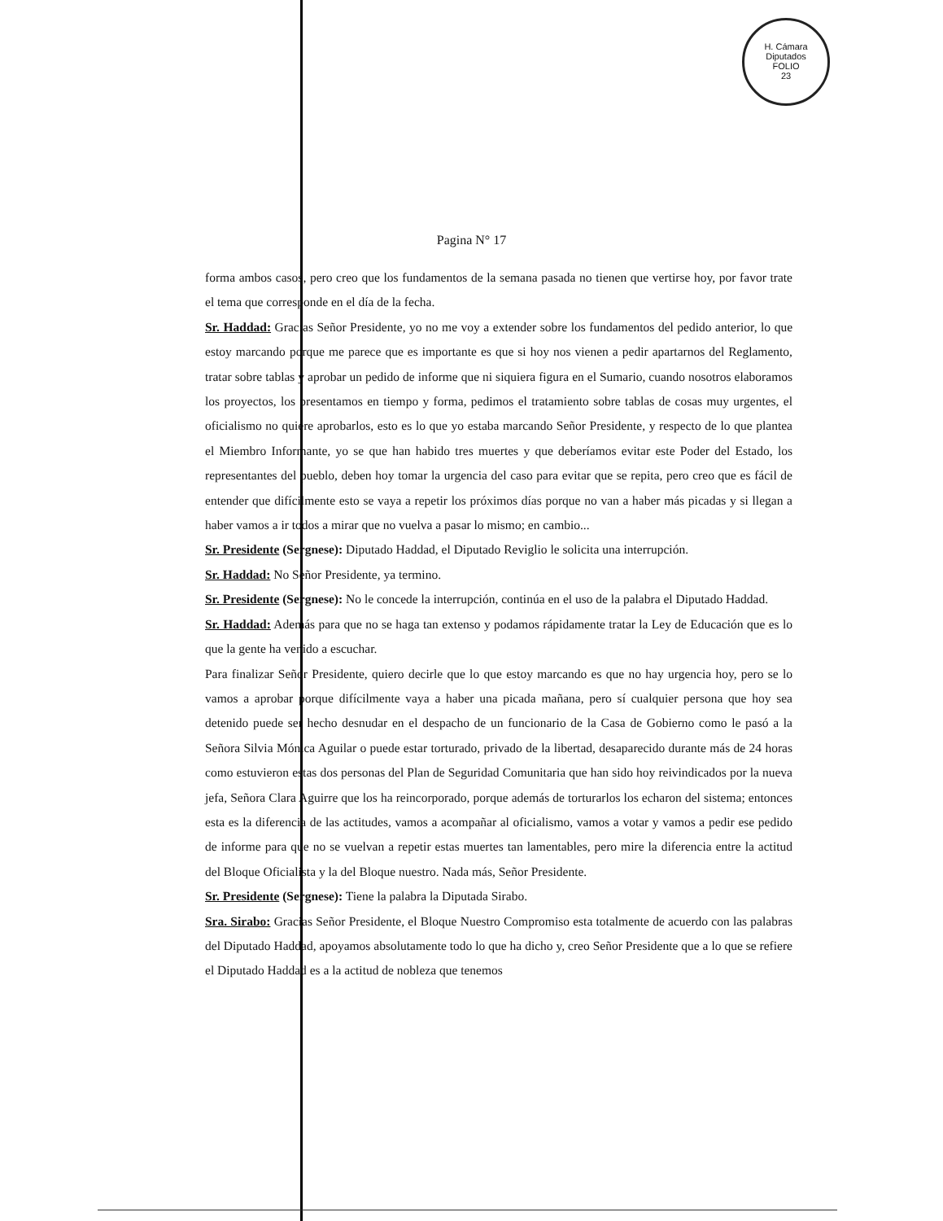H. Cámara Diputados
FOLIO
23
Pagina N° 17
forma ambos casos, pero creo que los fundamentos de la semana pasada no tienen que vertirse hoy, por favor trate el tema que corresponde en el día de la fecha.
Sr. Haddad: Gracias Señor Presidente, yo no me voy a extender sobre los fundamentos del pedido anterior, lo que estoy marcando porque me parece que es importante es que si hoy nos vienen a pedir apartarnos del Reglamento, tratar sobre tablas y aprobar un pedido de informe que ni siquiera figura en el Sumario, cuando nosotros elaboramos los proyectos, los presentamos en tiempo y forma, pedimos el tratamiento sobre tablas de cosas muy urgentes, el oficialismo no quiere aprobarlos, esto es lo que yo estaba marcando Señor Presidente, y respecto de lo que plantea el Miembro Informante, yo se que han habido tres muertes y que deberíamos evitar este Poder del Estado, los representantes del pueblo, deben hoy tomar la urgencia del caso para evitar que se repita, pero creo que es fácil de entender que difícilmente esto se vaya a repetir los próximos días porque no van a haber más picadas y si llegan a haber vamos a ir todos a mirar que no vuelva a pasar lo mismo; en cambio...
Sr. Presidente (Sergnese): Diputado Haddad, el Diputado Reviglio le solicita una interrupción.
Sr. Haddad: No Señor Presidente, ya termino.
Sr. Presidente (Sergnese): No le concede la interrupción, continúa en el uso de la palabra el Diputado Haddad.
Sr. Haddad: Además para que no se haga tan extenso y podamos rápidamente tratar la Ley de Educación que es lo que la gente ha venido a escuchar.
Para finalizar Señor Presidente, quiero decirle que lo que estoy marcando es que no hay urgencia hoy, pero se lo vamos a aprobar porque difícilmente vaya a haber una picada mañana, pero sí cualquier persona que hoy sea detenido puede ser hecho desnudar en el despacho de un funcionario de la Casa de Gobierno como le pasó a la Señora Silvia Mónica Aguilar o puede estar torturado, privado de la libertad, desaparecido durante más de 24 horas como estuvieron estas dos personas del Plan de Seguridad Comunitaria que han sido hoy reivindicados por la nueva jefa, Señora Clara Aguirre que los ha reincorporado, porque además de torturarlos los echaron del sistema; entonces esta es la diferencia de las actitudes, vamos a acompañar al oficialismo, vamos a votar y vamos a pedir ese pedido de informe para que no se vuelvan a repetir estas muertes tan lamentables, pero mire la diferencia entre la actitud del Bloque Oficialista y la del Bloque nuestro. Nada más, Señor Presidente.
Sr. Presidente (Sergnese): Tiene la palabra la Diputada Sirabo.
Sra. Sirabo: Gracias Señor Presidente, el Bloque Nuestro Compromiso esta totalmente de acuerdo con las palabras del Diputado Haddad, apoyamos absolutamente todo lo que ha dicho y, creo Señor Presidente que a lo que se refiere el Diputado Haddad es a la actitud de nobleza que tenemos